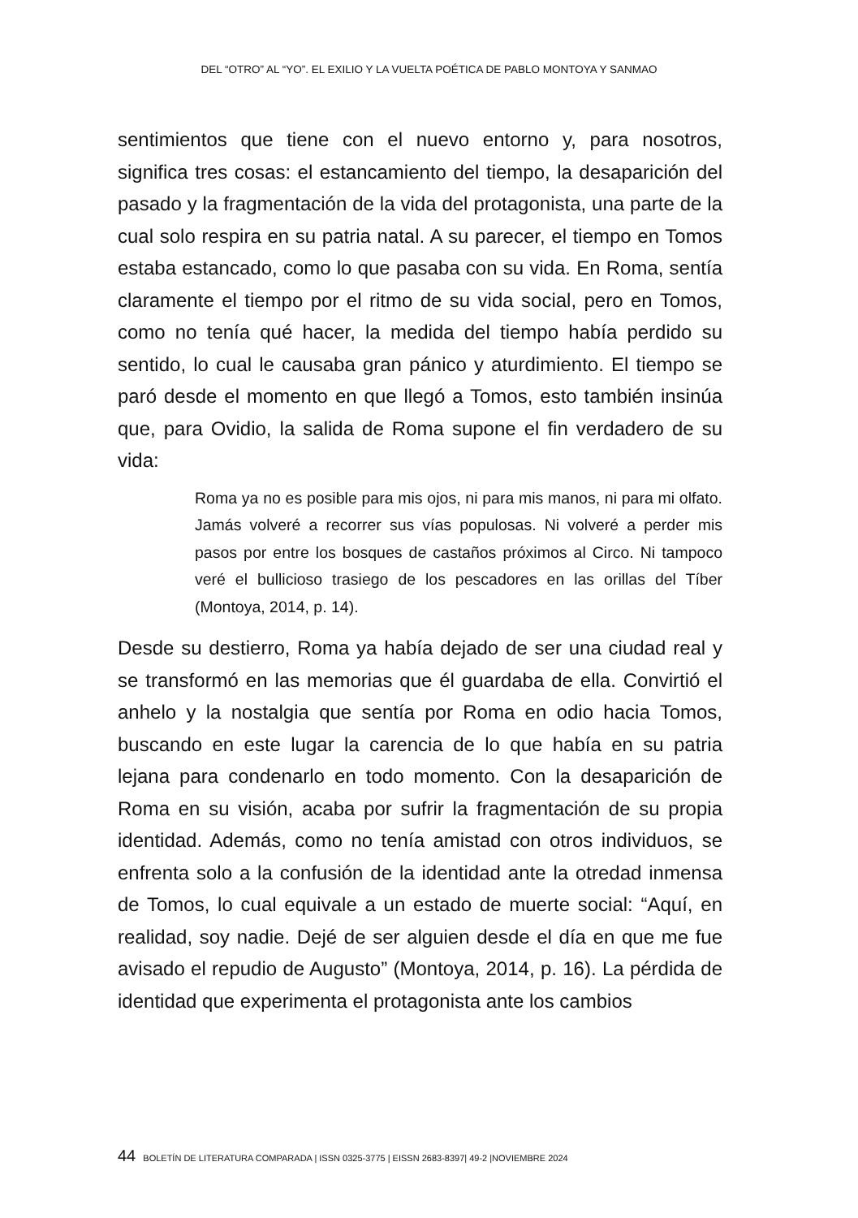DEL “OTRO” AL “YO”. EL EXILIO Y LA VUELTA POÉTICA DE PABLO MONTOYA Y SANMAO
sentimientos que tiene con el nuevo entorno y, para nosotros, significa tres cosas: el estancamiento del tiempo, la desaparición del pasado y la fragmentación de la vida del protagonista, una parte de la cual solo respira en su patria natal. A su parecer, el tiempo en Tomos estaba estancado, como lo que pasaba con su vida. En Roma, sentía claramente el tiempo por el ritmo de su vida social, pero en Tomos, como no tenía qué hacer, la medida del tiempo había perdido su sentido, lo cual le causaba gran pánico y aturdimiento. El tiempo se paró desde el momento en que llegó a Tomos, esto también insinúa que, para Ovidio, la salida de Roma supone el fin verdadero de su vida:
Roma ya no es posible para mis ojos, ni para mis manos, ni para mi olfato. Jamás volveré a recorrer sus vías populosas. Ni volveré a perder mis pasos por entre los bosques de castaños próximos al Circo. Ni tampoco veré el bullicioso trasiego de los pescadores en las orillas del Tíber (Montoya, 2014, p. 14).
Desde su destierro, Roma ya había dejado de ser una ciudad real y se transformó en las memorias que él guardaba de ella. Convirtió el anhelo y la nostalgia que sentía por Roma en odio hacia Tomos, buscando en este lugar la carencia de lo que había en su patria lejana para condenarlo en todo momento. Con la desaparición de Roma en su visión, acaba por sufrir la fragmentación de su propia identidad. Además, como no tenía amistad con otros individuos, se enfrenta solo a la confusión de la identidad ante la otredad inmensa de Tomos, lo cual equivale a un estado de muerte social: “Aquí, en realidad, soy nadie. Dejé de ser alguien desde el día en que me fue avisado el repudio de Augusto” (Montoya, 2014, p. 16). La pérdida de identidad que experimenta el protagonista ante los cambios
44 BOLETÍN DE LITERATURA COMPARADA | ISSN 0325-3775 | EISSN 2683-8397| 49-2 |NOVIEMBRE 2024